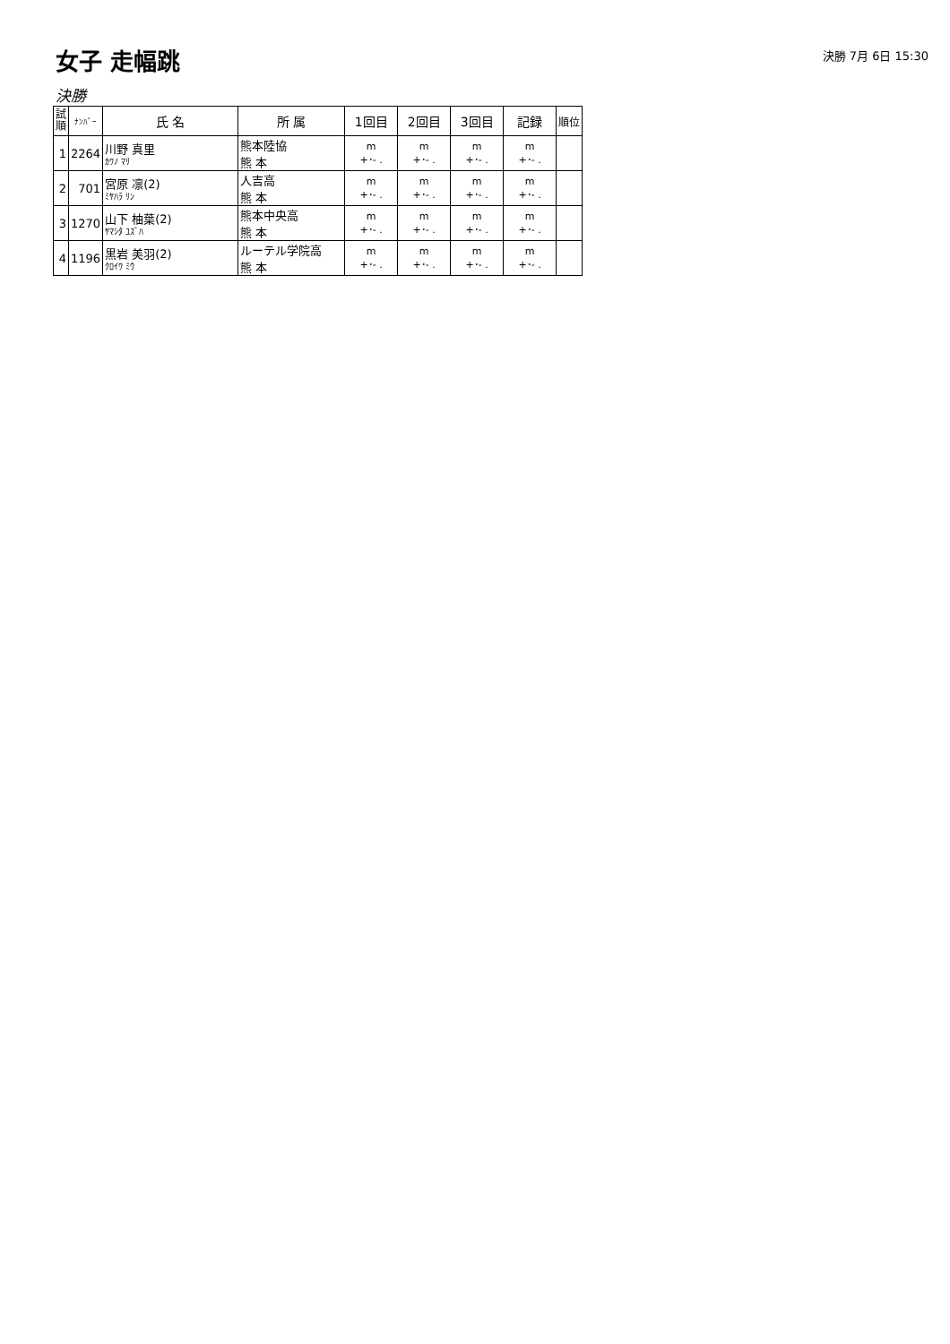女子 走幅跳
決勝 7月 6日 15:30
決勝
| 試 順 | ﾅﾝﾊﾞｰ | 氏 名 | 所 属 | 1回目 | 2回目 | 3回目 | 記録 | 順位 |
| --- | --- | --- | --- | --- | --- | --- | --- | --- |
| 1 | 2264 | 川野 真里 ｶﾜﾉ ﾏﾘ | 熊本陸協 熊 本 | m +･- . | m +･- . | m +･- . | m +･- . | |
| 2 | 701 | 宮原 凛(2) ﾐﾔﾊﾗ ﾘﾝ | 人吉高 熊 本 | m +･- . | m +･- . | m +･- . | m +･- . | |
| 3 | 1270 | 山下 柚葉(2) ﾔﾏｼﾀ ﾕｽﾞﾊ | 熊本中央高 熊 本 | m +･- . | m +･- . | m +･- . | m +･- . | |
| 4 | 1196 | 黒岩 美羽(2) ｸﾛｲﾜ ﾐｳ | ルーテル学院高 熊 本 | m +･- . | m +･- . | m +･- . | m +･- . | |